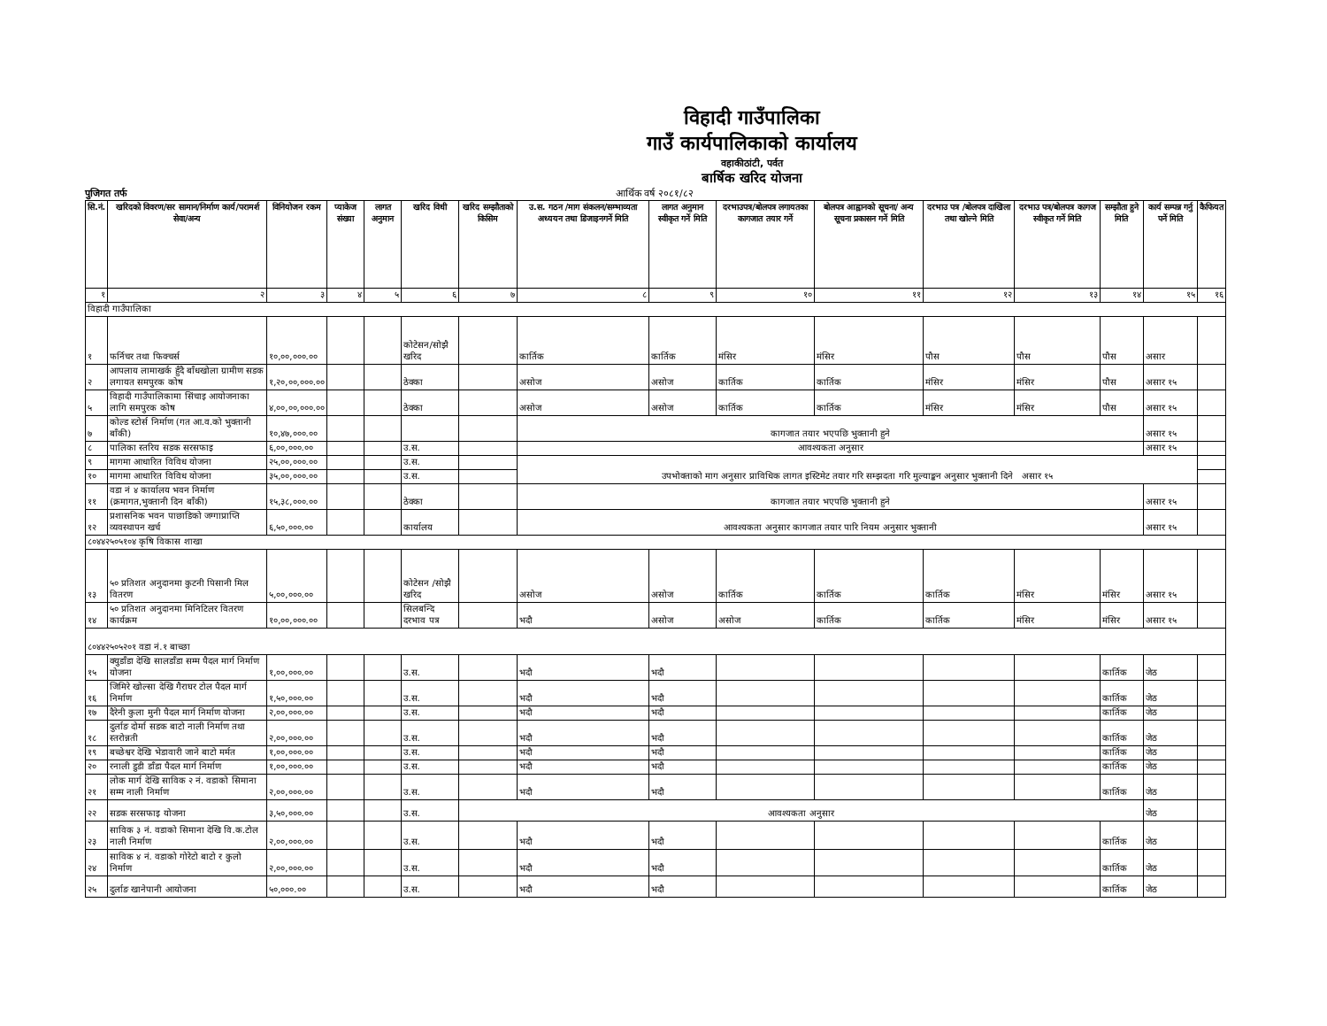विहादी गाउँपालिका
गाउँ कार्यपालिकाको कार्यालय
वहाकीठांटी, पर्वत
बार्षिक खरिद योजना
पुजिगत तर्फ आर्थिक वर्ष २०८१/८२
| सि.नं. | खरिदको विवरण/सर सामान/निर्माण कार्य/परामर्श सेवा/अन्य | विनियोजन रकम | प्याकेज संख्या | लागत अनुमान | खरिद विधी | खरिद सम्झौताको किसिम | उ.स. गठन /माग संकलन/सम्भाव्यता अध्ययन तथा डिजाइनगर्ने मिति | लागत अनुमान स्वीकृत गर्ने मिति | दरभाउपत्र/बोलपत्र लगायतका कागजात तयार गर्ने | बोलपत्र आह्वानको सूचना/ अन्य सूचना प्रकासन गर्ने मिति | दरभाउ पत्र /बोलपत्र दाखिला तथा खोल्ने मिति | दरभाउ पत्र/बोलपत्र कागज स्वीकृत गर्ने मिति | सम्झौता हुने मिति | कार्य सम्पन्न गर्नु पर्ने मिति | कैफियत |
| --- | --- | --- | --- | --- | --- | --- | --- | --- | --- | --- | --- | --- | --- | --- | --- |
| १ | २ | ३ | ४ | ५ | ६ | ७ | ८ | ९ | १० | ११ | १२ | १३ | १४ | १५ | १६ |
| विहादी गाउँपालिका | | | | | | | | | | | | | | | |
| १ | फर्निचर तथा फिक्चर्स | १०,००,०००.०० | | | कोटेसन/सोझै खरिद | | कार्तिक | कार्तिक | मंसिर | मंसिर | पौस | पौस | पौस | असार | |
| २ | आपलाय लामाखर्क हुँदै बाँधखोला ग्रामीण सडक लगायत समपुरक कोष | १,२०,००,०००.०० | | | ठेक्का | | असोज | असोज | कार्तिक | कार्तिक | मंसिर | मंसिर | पौस | असार १५ | |
| ५ | विहादी गाउँपालिकामा सिंचाइ आयोजनाका लागि समपुरक कोष | ४,००,००,०००.०० | | | ठेक्का | | असोज | असोज | कार्तिक | कार्तिक | मंसिर | मंसिर | पौस | असार १५ | |
| ७ | कोल्ड स्टोर्स निर्माण (गत आ.व.को भुक्तानी बाँकी) | १०,४७,०००.०० | | | | | कागजात तयार भएपछि भुक्तानी हुने | | | | | | | असार १५ | |
| ८ | पालिका स्तरिय सडक सरसफाइ | ६,००,०००.०० | | | उ.स. | | आवश्यकता अनुसार | | | | | | | असार १५ | |
| ९ | मागमा आधारित विविध योजना | २५,००,०००.०० | | | उ.स. | | उपभोक्ताको माग अनुसार प्राविधिक लागत इस्टिमेट तयार गरि सम्झदता गरि मुल्याङ्कन अनुसार भुक्तानी दिने असार १५ | | | | | | | | |
| १० | मागमा आधारित विविध योजना | ३५,००,०००.०० | | | उ.स. | | | | | | | | | | |
| ११ | वडा नं ४ कार्यालय भवन निर्माण (क्रमागत,भुक्तानी दिन बाँकी) | १५,३८,०००.०० | | | ठेक्का | | कागजात तयार भएपछि भुक्तानी हुने | | | | | | | असार १५ | |
| १२ | प्रशासनिक भवन पाछाडिको जग्गाप्राप्ति व्यवस्थापन खर्च | ६,५०,०००.०० | | | कार्यालय | | आवश्यकता अनुसार कागजात तयार पारि नियम अनुसार भुक्तानी | | | | | | | असार १५ | |
| ८०४४२५०५१०४ कृषि विकास शाखा | | | | | | | | | | | | | | | |
| १३ | ५० प्रतिशत अनुदानमा कुटनी पिसानी मिल वितरण | ५,००,०००.०० | | | कोटेसन /सोझै खरिद | | असोज | असोज | कार्तिक | कार्तिक | कार्तिक | मंसिर | मंसिर | असार १५ | |
| १४ | ५० प्रतिशत अनुदानमा मिनिटिलर वितरण कार्यक्रम | १०,००,०००.०० | | | सिलबन्दि दरभाव पत्र | | भदौ | असोज | असोज | कार्तिक | कार्तिक | मंसिर | मंसिर | असार १५ | |
| ८०४४२५०५२०१ वडा नं.१ बाच्छा | | | | | | | | | | | | | | | |
| १५ | क्युडाँडा देखि सालडाँडा सम्म पैदल मार्ग निर्माण योजना | १,००,०००.०० | | | उ.स. | | भदौ | भदौ | | | | | कार्तिक | जेठ | |
| १६ | जिमिरे खोल्सा देखि गैराघर टोल पैदल मार्ग निर्माण | १,५०,०००.०० | | | उ.स. | | भदौ | भदौ | | | | | कार्तिक | जेठ | |
| १७ | दैरेनी कुला मुनी पैदल मार्ग निर्माण योजना | २,००,०००.०० | | | उ.स. | | भदौ | भदौ | | | | | कार्तिक | जेठ | |
| १८ | दुर्लाङ दोर्मा सडक बाटो नाली निर्माण तथा स्तरोन्नती | २,००,०००.०० | | | उ.स. | | भदौ | भदौ | | | | | कार्तिक | जेठ | |
| १९ | बच्छेश्वर देखि भेडावारी जाने बाटो मर्मत | १,००,०००.०० | | | उ.स. | | भदौ | भदौ | | | | | कार्तिक | जेठ | |
| २० | रनाली डुडी डाँडा पैदल मार्ग निर्माण | १,००,०००.०० | | | उ.स. | | भदौ | भदौ | | | | | कार्तिक | जेठ | |
| २१ | लोक मार्ग देखि साविक २ नं. वडाको सिमाना सम्म नाली निर्माण | २,००,०००.०० | | | उ.स. | | भदौ | भदौ | | | | | कार्तिक | जेठ | |
| २२ | सडक सरसफाइ योजना | ३,५०,०००.०० | | | उ.स. | आवश्यकता अनुसार | | | | | | | | जेठ | |
| २३ | साविक ३ नं. वडाको सिमाना देखि वि.क.टोल नाली निर्माण | २,००,०००.०० | | | उ.स. | | भदौ | भदौ | | | | | कार्तिक | जेठ | |
| २४ | साविक ४ नं. वडाको गोरेटो बाटो र कुलो निर्माण | २,००,०००.०० | | | उ.स. | | भदौ | भदौ | | | | | कार्तिक | जेठ | |
| २५ | दुर्लाङ खानेपानी आयोजना | ५०,०००.०० | | | उ.स. | | भदौ | भदौ | | | | | कार्तिक | जेठ | |